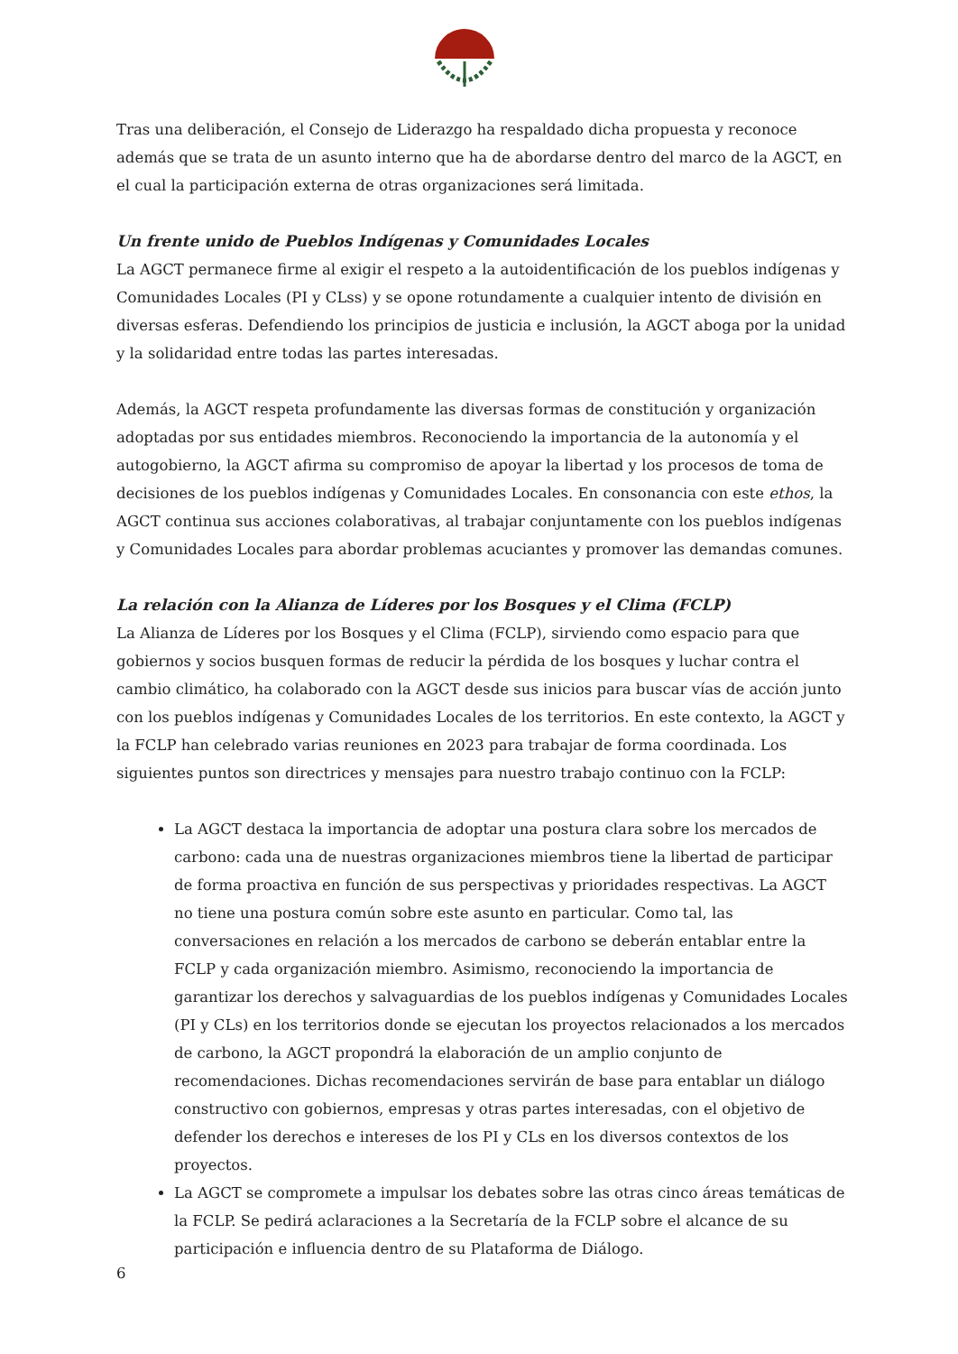Tras una deliberación, el Consejo de Liderazgo ha respaldado dicha propuesta y reconoce además que se trata de un asunto interno que ha de abordarse dentro del marco de la AGCT, en el cual la participación externa de otras organizaciones será limitada.
Un frente unido de Pueblos Indígenas y Comunidades Locales
La AGCT permanece firme al exigir el respeto a la autoidentificación de los pueblos indígenas y Comunidades Locales (PI y CLss) y se opone rotundamente a cualquier intento de división en diversas esferas. Defendiendo los principios de justicia e inclusión, la AGCT aboga por la unidad y la solidaridad entre todas las partes interesadas.
Además, la AGCT respeta profundamente las diversas formas de constitución y organización adoptadas por sus entidades miembros. Reconociendo la importancia de la autonomía y el autogobierno, la AGCT afirma su compromiso de apoyar la libertad y los procesos de toma de decisiones de los pueblos indígenas y Comunidades Locales. En consonancia con este ethos, la AGCT continua sus acciones colaborativas, al trabajar conjuntamente con los pueblos indígenas y Comunidades Locales para abordar problemas acuciantes y promover las demandas comunes.
La relación con la Alianza de Líderes por los Bosques y el Clima (FCLP)
La Alianza de Líderes por los Bosques y el Clima (FCLP), sirviendo como espacio para que gobiernos y socios busquen formas de reducir la pérdida de los bosques y luchar contra el cambio climático, ha colaborado con la AGCT desde sus inicios para buscar vías de acción junto con los pueblos indígenas y Comunidades Locales de los territorios. En este contexto, la AGCT y la FCLP han celebrado varias reuniones en 2023 para trabajar de forma coordinada. Los siguientes puntos son directrices y mensajes para nuestro trabajo continuo con la FCLP:
La AGCT destaca la importancia de adoptar una postura clara sobre los mercados de carbono: cada una de nuestras organizaciones miembros tiene la libertad de participar de forma proactiva en función de sus perspectivas y prioridades respectivas. La AGCT no tiene una postura común sobre este asunto en particular. Como tal, las conversaciones en relación a los mercados de carbono se deberán entablar entre la FCLP y cada organización miembro. Asimismo, reconociendo la importancia de garantizar los derechos y salvaguardias de los pueblos indígenas y Comunidades Locales (PI y CLs) en los territorios donde se ejecutan los proyectos relacionados a los mercados de carbono, la AGCT propondrá la elaboración de un amplio conjunto de recomendaciones. Dichas recomendaciones servirán de base para entablar un diálogo constructivo con gobiernos, empresas y otras partes interesadas, con el objetivo de defender los derechos e intereses de los PI y CLs en los diversos contextos de los proyectos.
La AGCT se compromete a impulsar los debates sobre las otras cinco áreas temáticas de la FCLP. Se pedirá aclaraciones a la Secretaría de la FCLP sobre el alcance de su participación e influencia dentro de su Plataforma de Diálogo.
6